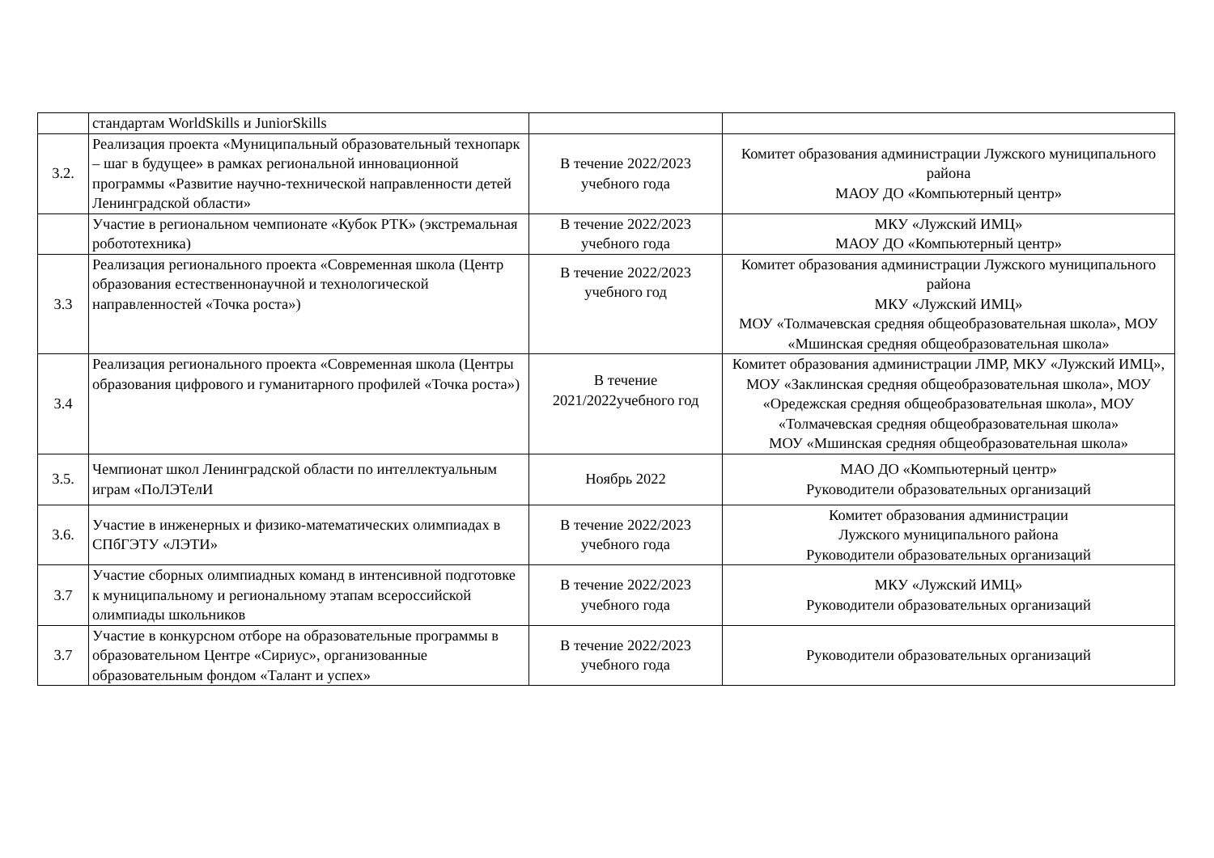| | стандартам WorldSkills и JuniorSkills | | |
| 3.2. | Реализация проекта «Муниципальный образовательный технопарк – шаг в будущее» в рамках региональной инновационной программы «Развитие научно-технической направленности детей Ленинградской области» | В течение 2022/2023 учебного года | Комитет образования администрации Лужского муниципального района МАОУ ДО «Компьютерный центр» |
| | Участие в региональном чемпионате «Кубок РТК» (экстремальная робототехника) | В течение 2022/2023 учебного года | МКУ «Лужский ИМЦ» МАОУ ДО «Компьютерный центр» |
| 3.3 | Реализация регионального проекта «Современная школа (Центр образования естественнонаучной и технологической направленностей «Точка роста») | В течение 2022/2023 учебного год | Комитет образования администрации Лужского муниципального района МКУ «Лужский ИМЦ» МОУ «Толмачевская средняя общеобразовательная школа», МОУ «Мшинская средняя общеобразовательная школа» |
| 3.4 | Реализация регионального проекта «Современная школа (Центры образования цифрового и гуманитарного профилей «Точка роста») | В течение 2021/2022учебного год | Комитет образования администрации ЛМР, МКУ «Лужский ИМЦ», МОУ «Заклинская средняя общеобразовательная школа», МОУ «Оредежская средняя общеобразовательная школа», МОУ «Толмачевская средняя общеобразовательная школа» МОУ «Мшинская средняя общеобразовательная школа» |
| 3.5. | Чемпионат школ Ленинградской области по интеллектуальным играм «ПоЛЭТелИ | Ноябрь 2022 | МАО ДО «Компьютерный центр» Руководители образовательных организаций |
| 3.6. | Участие в инженерных и физико-математических олимпиадах в СПбГЭТУ «ЛЭТИ» | В течение 2022/2023 учебного года | Комитет образования администрации Лужского муниципального района Руководители образовательных организаций |
| 3.7 | Участие сборных олимпиадных команд в интенсивной подготовке к муниципальному и региональному этапам всероссийской олимпиады школьников | В течение 2022/2023 учебного года | МКУ «Лужский ИМЦ» Руководители образовательных организаций |
| 3.7 | Участие в конкурсном отборе на образовательные программы в образовательном Центре «Сириус», организованные образовательным фондом «Талант и успех» | В течение 2022/2023 учебного года | Руководители образовательных организаций |